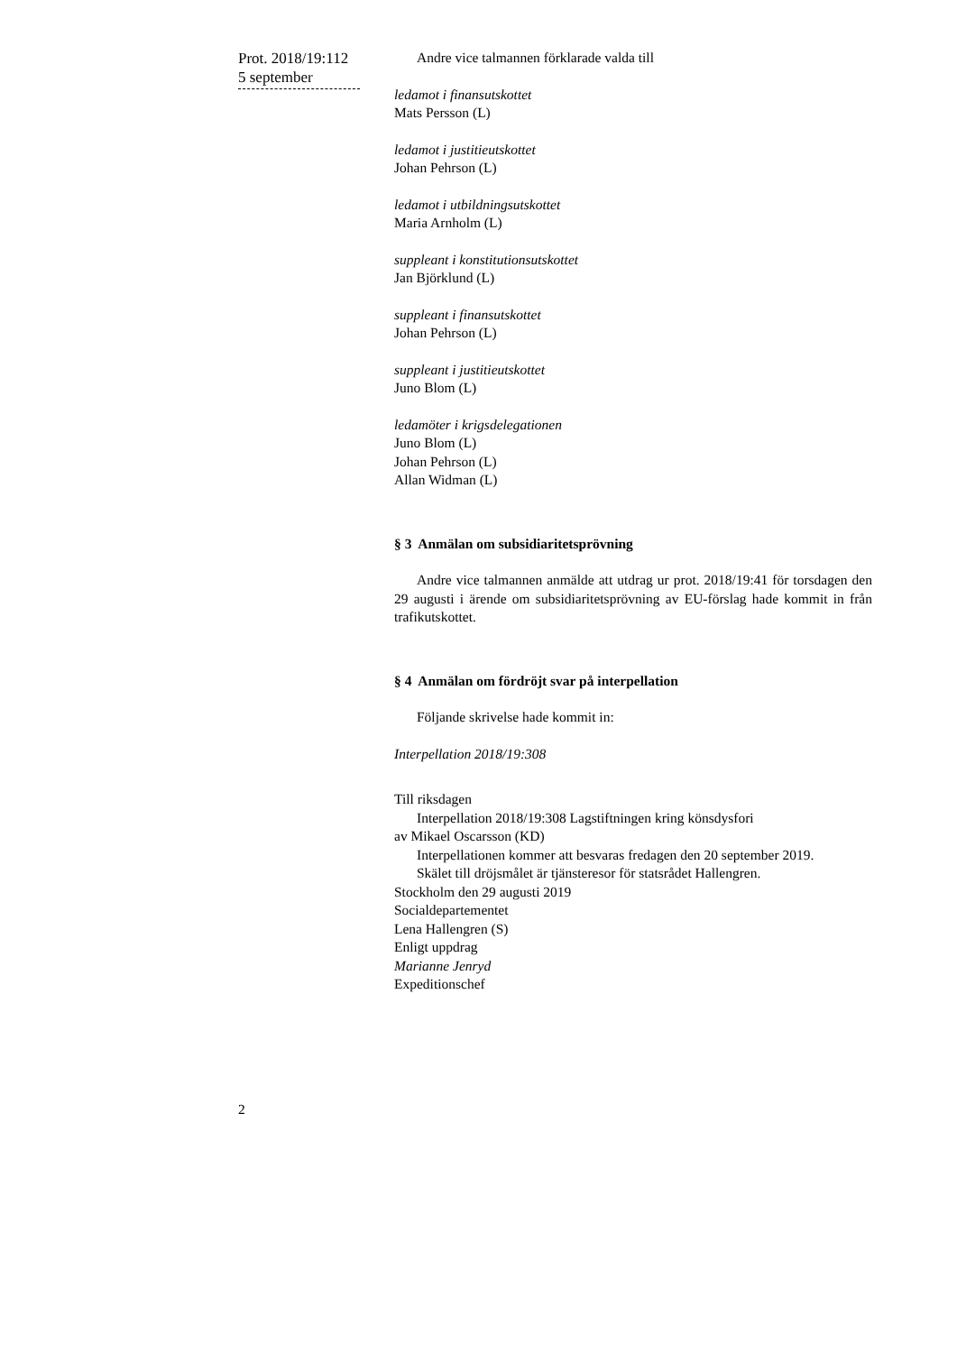Prot. 2018/19:112
5 september
Andre vice talmannen förklarade valda till
ledamot i finansutskottet
Mats Persson (L)
ledamot i justitieutskottet
Johan Pehrson (L)
ledamot i utbildningsutskottet
Maria Arnholm (L)
suppleant i konstitutionsutskottet
Jan Björklund (L)
suppleant i finansutskottet
Johan Pehrson (L)
suppleant i justitieutskottet
Juno Blom (L)
ledamöter i krigsdelegationen
Juno Blom (L)
Johan Pehrson (L)
Allan Widman (L)
§ 3 Anmälan om subsidiaritetsprövning
Andre vice talmannen anmälde att utdrag ur prot. 2018/19:41 för torsdagen den 29 augusti i ärende om subsidiaritetsprövning av EU-förslag hade kommit in från trafikutskottet.
§ 4 Anmälan om fördröjt svar på interpellation
Följande skrivelse hade kommit in:
Interpellation 2018/19:308
Till riksdagen
Interpellation 2018/19:308 Lagstiftningen kring könsdysfori
av Mikael Oscarsson (KD)
Interpellationen kommer att besvaras fredagen den 20 september 2019.
Skälet till dröjsmålet är tjänsteresor för statsrådet Hallengren.
Stockholm den 29 augusti 2019
Socialdepartementet
Lena Hallengren (S)
Enligt uppdrag
Marianne Jenryd
Expeditionschef
2